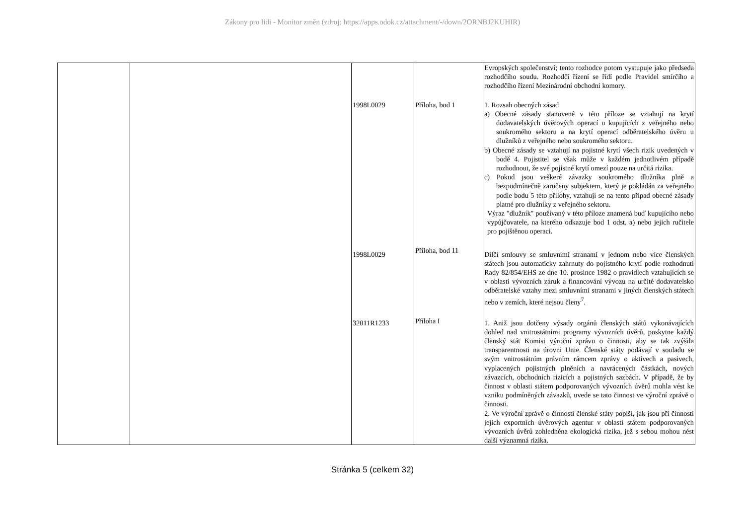Zákony pro lidi - Monitor změn (zdroj: https://apps.odok.cz/attachment/-/down/2ORNBJ2KUHIR)
| | | | | Evropských společenství; tento rozhodce potom vystupuje jako předseda rozhodčího soudu. Rozhodčí řízení se řídí podle Pravidel smírčího a rozhodčího řízení Mezinárodní obchodní komory. |
| | | 1998L0029 | Příloha, bod 1 | 1. Rozsah obecných zásad a) Obecné zásady stanovené v této příloze se vztahují na krytí dodavatelských úvěrových operací u kupujících z veřejného nebo soukromého sektoru a na krytí operací odběratelského úvěru u dlužníků z veřejného nebo soukromého sektoru. b) Obecné zásady se vztahují na pojistné krytí všech rizik uvedených v bodě 4. Pojistitel se však může v každém jednotlivém případě rozhodnout, že své pojistné krytí omezí pouze na určitá rizika. c) Pokud jsou veškeré závazky soukromého dlužníka plně a bezpodmínečně zaručeny subjektem, který je pokládán za veřejného podle bodu 5 této přílohy, vztahují se na tento případ obecné zásady platné pro dlužníky z veřejného sektoru. Výraz "dlužník" používaný v této příloze znamená buď kupujícího nebo vypůjčovatele, na kterého odkazuje bod 1 odst. a) nebo jejich ručitele pro pojištěnou operaci. |
| | | 1998L0029 | Příloha, bod 11 | Dílčí smlouvy se smluvními stranami v jednom nebo více členských státech jsou automaticky zahrnuty do pojistného krytí podle rozhodnutí Rady 82/854/EHS ze dne 10. prosince 1982 o pravidlech vztahujících se v oblasti vývozních záruk a financování vývozu na určité dodavatelsko odběratelské vztahy mezi smluvními stranami v jiných členských státech nebo v zemích, které nejsou členy<sup>7</sup>. |
| | | 32011R1233 | Příloha I | 1. Aniž jsou dotčeny výsady orgánů členských států vykonávajících dohled nad vnitrostátními programy vývozních úvěrů, poskytne každý členský stát Komisi výroční zprávu o činnosti, aby se tak zvýšila transparentnosti na úrovni Unie. Členské státy podávají v souladu se svým vnitrostátním právním rámcem zprávy o aktivech a pasivech, vyplacených pojistných plněních a navrácených částkách, nových závazcích, obchodních rizicích a pojistných sazbách. V případě, že by činnost v oblasti státem podporovaných vývozních úvěrů mohla vést ke vzniku podmíněných závazků, uvede se tato činnost ve výroční zprávě o činnosti. 2. Ve výroční zprávě o činnosti členské státy popíší, jak jsou při činnosti jejich exportních úvěrových agentur v oblasti státem podporovaných vývozních úvěrů zohledněna ekologická rizika, jež s sebou mohou nést další významná rizika. |
Stránka 5 (celkem 32)